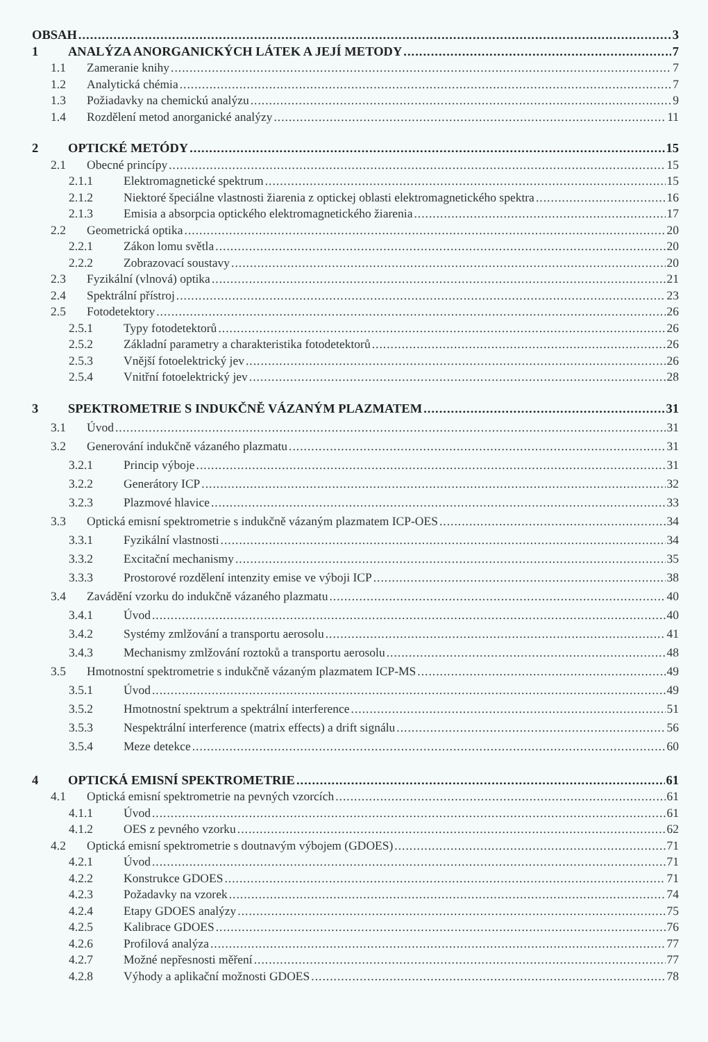OBSAH 3
1 ANALÝZA ANORGANICKÝCH LÁTEK A JEJÍ METODY 7
1.1 Zameranie knihy 7
1.2 Analytická chémia 7
1.3 Požiadavky na chemickú analýzu 9
1.4 Rozdělení metod anorganické analýzy 11
2 OPTICKÉ METÓDY 15
2.1 Obecné princípy 15
2.1.1 Elektromagnetické spektrum 15
2.1.2 Niektoré špeciálne vlastnosti žiarenia z optickej oblasti elektromagnetického spektra 16
2.1.3 Emisia a absorpcia optického elektromagnetického žiarenia 17
2.2 Geometrická optika 20
2.2.1 Zákon lomu světla 20
2.2.2 Zobrazovací soustavy 20
2.3 Fyzikální (vlnová) optika 21
2.4 Spektrální přístroj 23
2.5 Fotodetektory 26
2.5.1 Typy fotodetektorů 26
2.5.2 Základní parametry a charakteristika fotodetektorů 26
2.5.3 Vnější fotoelektrický jev 26
2.5.4 Vnitřní fotoelektrický jev 28
3 SPEKTROMETRIE S INDUKČNĚ VÁZANÝM PLAZMATEM 31
3.1 Úvod 31
3.2 Generování indukčně vázaného plazmatu 31
3.2.1 Princip výboje 31
3.2.2 Generátory ICP 32
3.2.3 Plazmové hlavice 33
3.3 Optická emisní spektrometrie s indukčně vázaným plazmatem ICP-OES 34
3.3.1 Fyzikální vlastnosti 34
3.3.2 Excitační mechanismy 35
3.3.3 Prostorové rozdělení intenzity emise ve výboji ICP 38
3.4 Zavádění vzorku do indukčně vázaného plazmatu 40
3.4.1 Úvod 40
3.4.2 Systémy zmlžování a transportu aerosolu 41
3.4.3 Mechanismy zmlžování roztoků a transportu aerosolu 48
3.5 Hmotnostní spektrometrie s indukčně vázaným plazmatem ICP-MS 49
3.5.1 Úvod 49
3.5.2 Hmotnostní spektrum a spektrální interference 51
3.5.3 Nespektrální interference (matrix effects) a drift signálu 56
3.5.4 Meze detekce 60
4 OPTICKÁ EMISNÍ SPEKTROMETRIE 61
4.1 Optická emisní spektrometrie na pevných vzorcích 61
4.1.1 Úvod 61
4.1.2 OES z pevného vzorku 62
4.2 Optická emisní spektrometrie s doutnavým výbojem (GDOES) 71
4.2.1 Úvod 71
4.2.2 Konstrukce GDOES 71
4.2.3 Požadavky na vzorek 74
4.2.4 Etapy GDOES analýzy 75
4.2.5 Kalibrace GDOES 76
4.2.6 Profilová analýza 77
4.2.7 Možné nepřesnosti měření 77
4.2.8 Výhody a aplikační možnosti GDOES 78